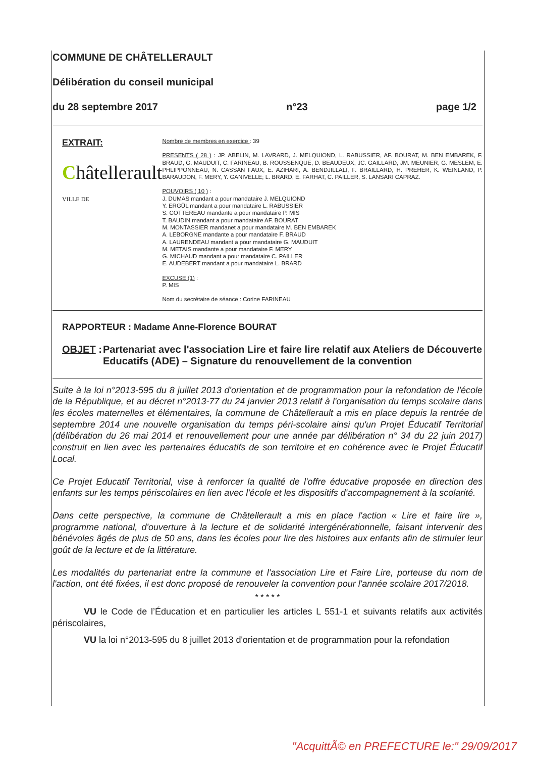COMMUNE DE CHÂTELLERAULT
Délibération du conseil municipal
du 28 septembre 2017 n°23 page 1/2
EXTRAIT:
Châtellerault VILLE DE
Nombre de membres en exercice : 39
PRESENTS ( 28 ) : JP. ABELIN, M. LAVRARD, J. MELQUIOND, L. RABUSSIER, AF. BOURAT, M. BEN EMBAREK, F. BRAUD, G. MAUDUIT, C. FARINEAU, B. ROUSSENQUE, D. BEAUDEUX, JC. GAILLARD, JM. MEUNIER, G. MESLEM, E. PHLIPPONNEAU, N. CASSAN FAUX, E. AZIHARI, A. BENDJILLALI, F. BRAILLARD, H. PREHER, K. WEINLAND, P. BARAUDON, F. MERY, Y. GANIVELLE; L. BRARD, E. FARHAT, C. PAILLER, S. LANSARI CAPRAZ.
POUVOIRS ( 10 ) :
J. DUMAS mandant a pour mandataire J. MELQUIOND
Y. ERGÜL mandant a pour mandataire L. RABUSSIER
S. COTTEREAU mandante a pour mandataire P. MIS
T. BAUDIN mandant a pour mandataire AF. BOURAT
M. MONTASSIER mandanet a pour mandataire M. BEN EMBAREK
A. LEBORGNE mandante a pour mandataire F. BRAUD
A. LAURENDEAU mandant a pour mandataire G. MAUDUIT
M. METAIS mandante a pour mandataire F. MERY
G. MICHAUD mandant a pour mandataire C. PAILLER
E. AUDEBERT mandant a pour mandataire L. BRARD
EXCUSE (1) :
P. MIS
Nom du secrétaire de séance : Corine FARINEAU
RAPPORTEUR : Madame Anne-Florence BOURAT
OBJET : Partenariat avec l'association Lire et faire lire relatif aux Ateliers de Découverte Educatifs (ADE) – Signature du renouvellement de la convention
Suite à la loi n°2013-595 du 8 juillet 2013 d'orientation et de programmation pour la refondation de l'école de la République, et au décret n°2013-77 du 24 janvier 2013 relatif à l'organisation du temps scolaire dans les écoles maternelles et élémentaires, la commune de Châtellerault a mis en place depuis la rentrée de septembre 2014 une nouvelle organisation du temps péri-scolaire ainsi qu'un Projet Éducatif Territorial (délibération du 26 mai 2014 et renouvellement pour une année par délibération n° 34 du 22 juin 2017) construit en lien avec les partenaires éducatifs de son territoire et en cohérence avec le Projet Éducatif Local.
Ce Projet Educatif Territorial, vise à renforcer la qualité de l'offre éducative proposée en direction des enfants sur les temps périscolaires en lien avec l'école et les dispositifs d'accompagnement à la scolarité.
Dans cette perspective, la commune de Châtellerault a mis en place l'action « Lire et faire lire », programme national, d'ouverture à la lecture et de solidarité intergénérationnelle, faisant intervenir des bénévoles âgés de plus de 50 ans, dans les écoles pour lire des histoires aux enfants afin de stimuler leur goût de la lecture et de la littérature.
Les modalités du partenariat entre la commune et l'association Lire et Faire Lire, porteuse du nom de l'action, ont été fixées, il est donc proposé de renouveler la convention pour l'année scolaire 2017/2018.
* * * * *
VU le Code de l’Éducation et en particulier les articles L 551-1 et suivants relatifs aux activités périscolaires,
VU la loi n°2013-595 du 8 juillet 2013 d'orientation et de programmation pour la refondation
"AcquittÃ© en PREFECTURE le:" 29/09/2017